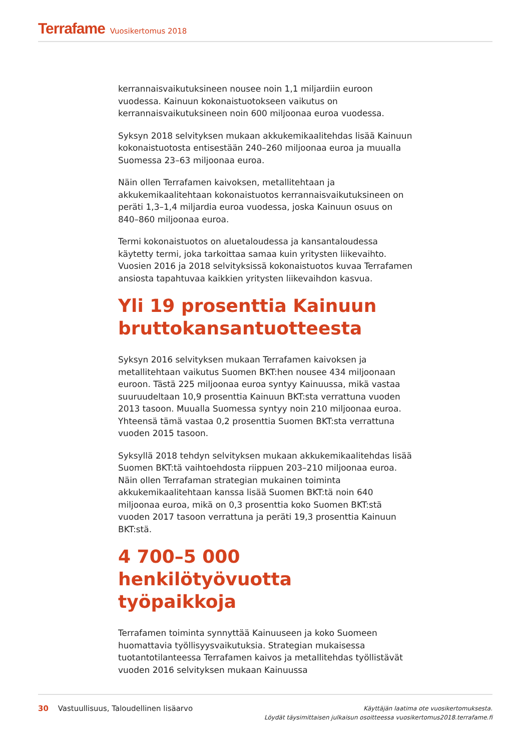Terrafame Vuosikertomus 2018
kerrannaisvaikutuksineen nousee noin 1,1 miljardiin euroon vuodessa. Kainuun kokonaistuotokseen vaikutus on kerrannaisvaikutuksineen noin 600 miljoonaa euroa vuodessa.
Syksyn 2018 selvityksen mukaan akkukemikaalitehdas lisää Kainuun kokonaistuotosta entisestään 240–260 miljoonaa euroa ja muualla Suomessa 23–63 miljoonaa euroa.
Näin ollen Terrafamen kaivoksen, metallitehtaan ja akkukemikaalitehtaan kokonaistuotos kerrannaisvaikutuksineen on peräti 1,3–1,4 miljardia euroa vuodessa, joska Kainuun osuus on 840–860 miljoonaa euroa.
Termi kokonaistuotos on aluetaloudessa ja kansantaloudessa käytetty termi, joka tarkoittaa samaa kuin yritysten liikevaihto. Vuosien 2016 ja 2018 selvityksissä kokonaistuotos kuvaa Terrafamen ansiosta tapahtuvaa kaikkien yritysten liikevaihdon kasvua.
Yli 19 prosenttia Kainuun bruttokansantuotteesta
Syksyn 2016 selvityksen mukaan Terrafamen kaivoksen ja metallitehtaan vaikutus Suomen BKT:hen nousee 434 miljoonaan euroon. Tästä 225 miljoonaa euroa syntyy Kainuussa, mikä vastaa suuruudeltaan 10,9 prosenttia Kainuun BKT:sta verrattuna vuoden 2013 tasoon. Muualla Suomessa syntyy noin 210 miljoonaa euroa. Yhteensä tämä vastaa 0,2 prosenttia Suomen BKT:sta verrattuna vuoden 2015 tasoon.
Syksyllä 2018 tehdyn selvityksen mukaan akkukemikaalitehdas lisää Suomen BKT:tä vaihtoehdosta riippuen 203–210 miljoonaa euroa. Näin ollen Terrafaman strategian mukainen toiminta akkukemikaalitehtaan kanssa lisää Suomen BKT:tä noin 640 miljoonaa euroa, mikä on 0,3 prosenttia koko Suomen BKT:stä vuoden 2017 tasoon verrattuna ja peräti 19,3 prosenttia Kainuun BKT:stä.
4 700–5 000 henkilötyövuotta työpaikkoja
Terrafamen toiminta synnyttää Kainuuseen ja koko Suomeen huomattavia työllisyysvaikutuksia. Strategian mukaisessa tuotantotilanteessa Terrafamen kaivos ja metallitehdas työllistävät vuoden 2016 selvityksen mukaan Kainuussa
30 Vastuullisuus, Taloudellinen lisäarvo
Käyttäjän laatima ote vuosikertomuksesta.
Löydät täysimittaisen julkaisun osoitteessa vuosikertomus2018.terrafame.fi